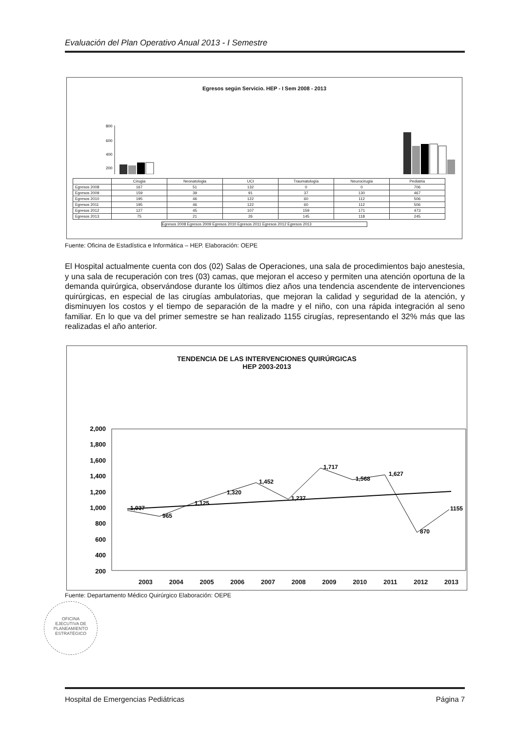Evaluación del Plan Operativo Anual 2013 - I Semestre
Egresos según Servicio. HEP - I Sem 2008 - 2013
800
600
400
200
| | Cirugia | Neonatologia | UCI | Traumatología | Neurocirugia | Pediatria |
| Egresos 2008 | 167 | 51 | 132 | 0 | 0 | 706 |
| Egresos 2009 | 159 | 39 | 91 | 37 | 130 | 467 |
| Egresos 2010 | 195 | 46 | 122 | 60 | 112 | 506 |
| Egresos 2011 | 195 | 46 | 122 | 60 | 112 | 506 |
| Egresos 2012 | 127 | 45 | 107 | 159 | 171 | 473 |
| Egresos 2013 | 75 | 21 | 26 | 145 | 118 | 245 |
Egresos 2008 Egresos 2009 Egresos 2010 Egresos 2011 Egresos 2012 Egresos 2013
Fuente: Oficina de Estadística e Informática – HEP. Elaboración: OEPE
El Hospital actualmente cuenta con dos (02) Salas de Operaciones, una sala de procedimientos bajo anestesia, y una sala de recuperación con tres (03) camas, que mejoran el acceso y permiten una atención oportuna de la demanda quirúrgica, observándose durante los últimos diez años una tendencia ascendente de intervenciones quirúrgicas, en especial de las cirugías ambulatorias, que mejoran la calidad y seguridad de la atención, y disminuyen los costos y el tiempo de separación de la madre y el niño, con una rápida integración al seno familiar. En lo que va del primer semestre se han realizado 1155 cirugías, representando el 32% más que las realizadas el año anterior.
TENDENCIA DE LAS INTERVENCIONES QUIRÚRGICAS
HEP 2003-2013
2,000
1,800
1,600
1,400
1,200
1,000
800
600
400
200
1,037
965
1,125
1,320
1,452
1,237
1,717
1,568
1,627
870
1155
2003 2004 2005 2006 2007 2008 2009 2010 2011 2012 2013
Fuente: Departamento Médico Quirúrgico Elaboración: OEPE
OFICINA
EJECUTIVA DE
PLANEAMIENTO
ESTRATÉGICO
Hospital de Emergencias Pediátricas Página 7